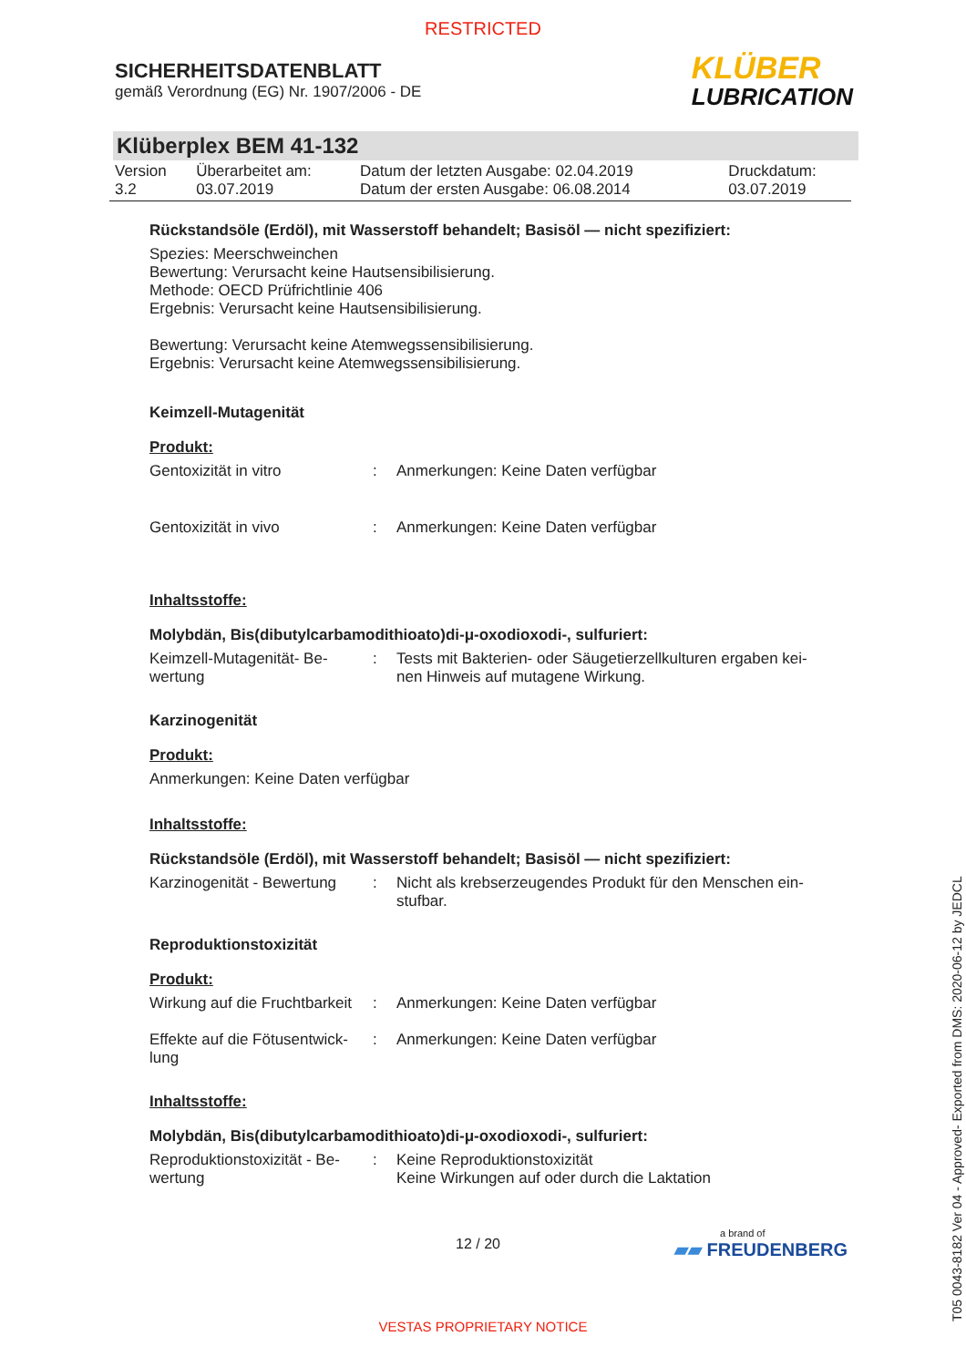RESTRICTED
SICHERHEITSDATENBLATT
gemäß Verordnung (EG) Nr. 1907/2006 - DE
KLÜBER
LUBRICATION
Klüberplex BEM 41-132
| Version 3.2 | Überarbeitet am: 03.07.2019 | Datum der letzten Ausgabe: 02.04.2019 Datum der ersten Ausgabe: 06.08.2014 | Druckdatum: 03.07.2019 |
Rückstandsöle (Erdöl), mit Wasserstoff behandelt; Basisöl — nicht spezifiziert:
Spezies: Meerschweinchen
Bewertung: Verursacht keine Hautsensibilisierung.
Methode: OECD Prüfrichtlinie 406
Ergebnis: Verursacht keine Hautsensibilisierung.
Bewertung: Verursacht keine Atemwegssensibilisierung.
Ergebnis: Verursacht keine Atemwegssensibilisierung.
Keimzell-Mutagenität
Produkt:
| Gentoxizität in vitro | : | Anmerkungen: Keine Daten verfügbar |
| Gentoxizität in vivo | : | Anmerkungen: Keine Daten verfügbar |
Inhaltsstoffe:
Molybdän, Bis(dibutylcarbamodithioato)di-μ-oxodioxodi-, sulfuriert:
| Keimzell-Mutagenität- Be- wertung | : | Tests mit Bakterien- oder Säugetierzellkulturen ergaben kei- nen Hinweis auf mutagene Wirkung. |
Karzinogenität
Produkt:
Anmerkungen: Keine Daten verfügbar
Inhaltsstoffe:
Rückstandsöle (Erdöl), mit Wasserstoff behandelt; Basisöl — nicht spezifiziert:
| Karzinogenität - Bewertung | : | Nicht als krebserzeugendes Produkt für den Menschen ein- stufbar. |
Reproduktionstoxizität
Produkt:
| Wirkung auf die Fruchtbarkeit | : | Anmerkungen: Keine Daten verfügbar |
| Effekte auf die Fötusentwick- lung | : | Anmerkungen: Keine Daten verfügbar |
Inhaltsstoffe:
Molybdän, Bis(dibutylcarbamodithioato)di-μ-oxodioxodi-, sulfuriert:
| Reproduktionstoxizität - Be- wertung | : | Keine Reproduktionstoxizität Keine Wirkungen auf oder durch die Laktation |
12 / 20
a brand of
▰▰ FREUDENBERG
VESTAS PROPRIETARY NOTICE
T05 0043-8182 Ver 04 - Approved- Exported from DMS: 2020-06-12 by JEDCL